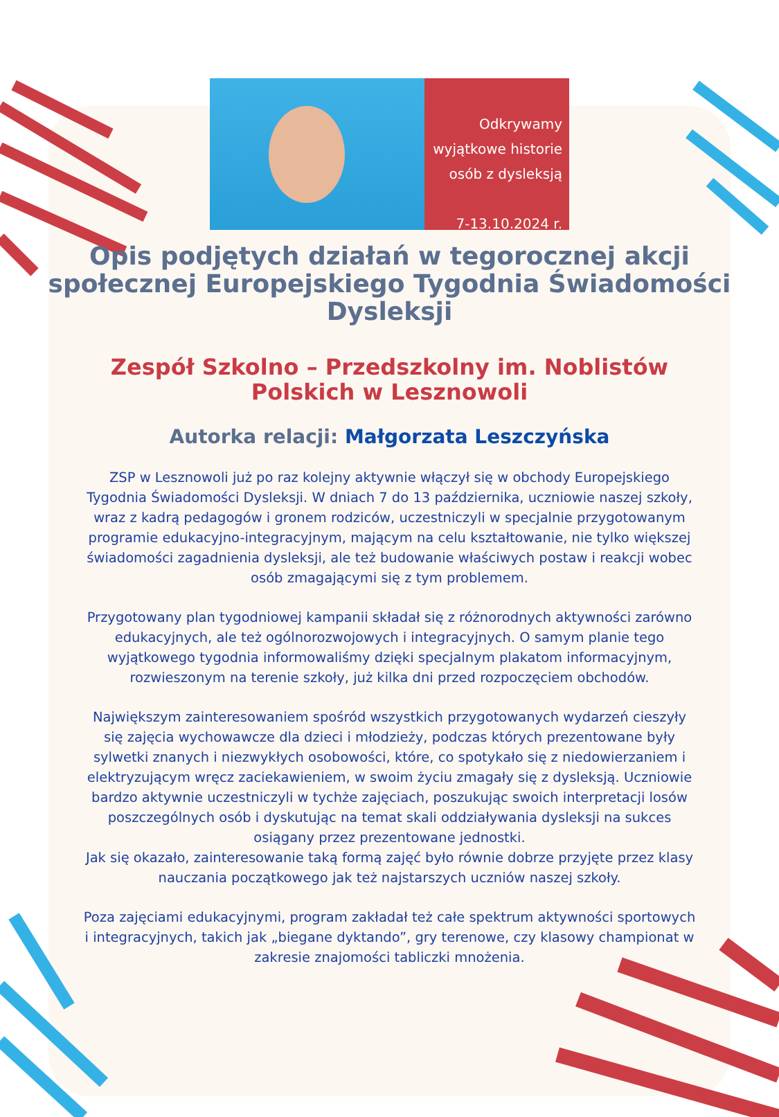Odkrywamy
wyjątkowe historie
osób z dysleksją
7-13.10.2024 r.
Opis podjętych działań w tegorocznej akcji społecznej Europejskiego Tygodnia Świadomości Dysleksji
Zespół Szkolno – Przedszkolny im. Noblistów Polskich w Lesznowoli
Autorka relacji: Małgorzata Leszczyńska
ZSP w Lesznowoli już po raz kolejny aktywnie włączył się w obchody Europejskiego Tygodnia Świadomości Dysleksji. W dniach 7 do 13 października, uczniowie naszej szkoły, wraz z kadrą pedagogów i gronem rodziców, uczestniczyli w specjalnie przygotowanym programie edukacyjno-integracyjnym, mającym na celu kształtowanie, nie tylko większej świadomości zagadnienia dysleksji, ale też budowanie właściwych postaw i reakcji wobec osób zmagającymi się z tym problemem.
Przygotowany plan tygodniowej kampanii składał się z różnorodnych aktywności zarówno edukacyjnych, ale też ogólnorozwojowych i integracyjnych. O samym planie tego wyjątkowego tygodnia informowaliśmy dzięki specjalnym plakatom informacyjnym, rozwieszonym na terenie szkoły, już kilka dni przed rozpoczęciem obchodów.
Największym zainteresowaniem spośród wszystkich przygotowanych wydarzeń cieszyły się zajęcia wychowawcze dla dzieci i młodzieży, podczas których prezentowane były sylwetki znanych i niezwykłych osobowości, które, co spotykało się z niedowierzaniem i elektryzującym wręcz zaciekawieniem, w swoim życiu zmagały się z dysleksją. Uczniowie bardzo aktywnie uczestniczyli w tychże zajęciach, poszukując swoich interpretacji losów poszczególnych osób i dyskutując na temat skali oddziaływania dysleksji na sukces osiągany przez prezentowane jednostki.
Jak się okazało, zainteresowanie taką formą zajęć było równie dobrze przyjęte przez klasy nauczania początkowego jak też najstarszych uczniów naszej szkoły.
Poza zajęciami edukacyjnymi, program zakładał też całe spektrum aktywności sportowych i integracyjnych, takich jak „biegane dyktando”, gry terenowe, czy klasowy championat w zakresie znajomości tabliczki mnożenia.